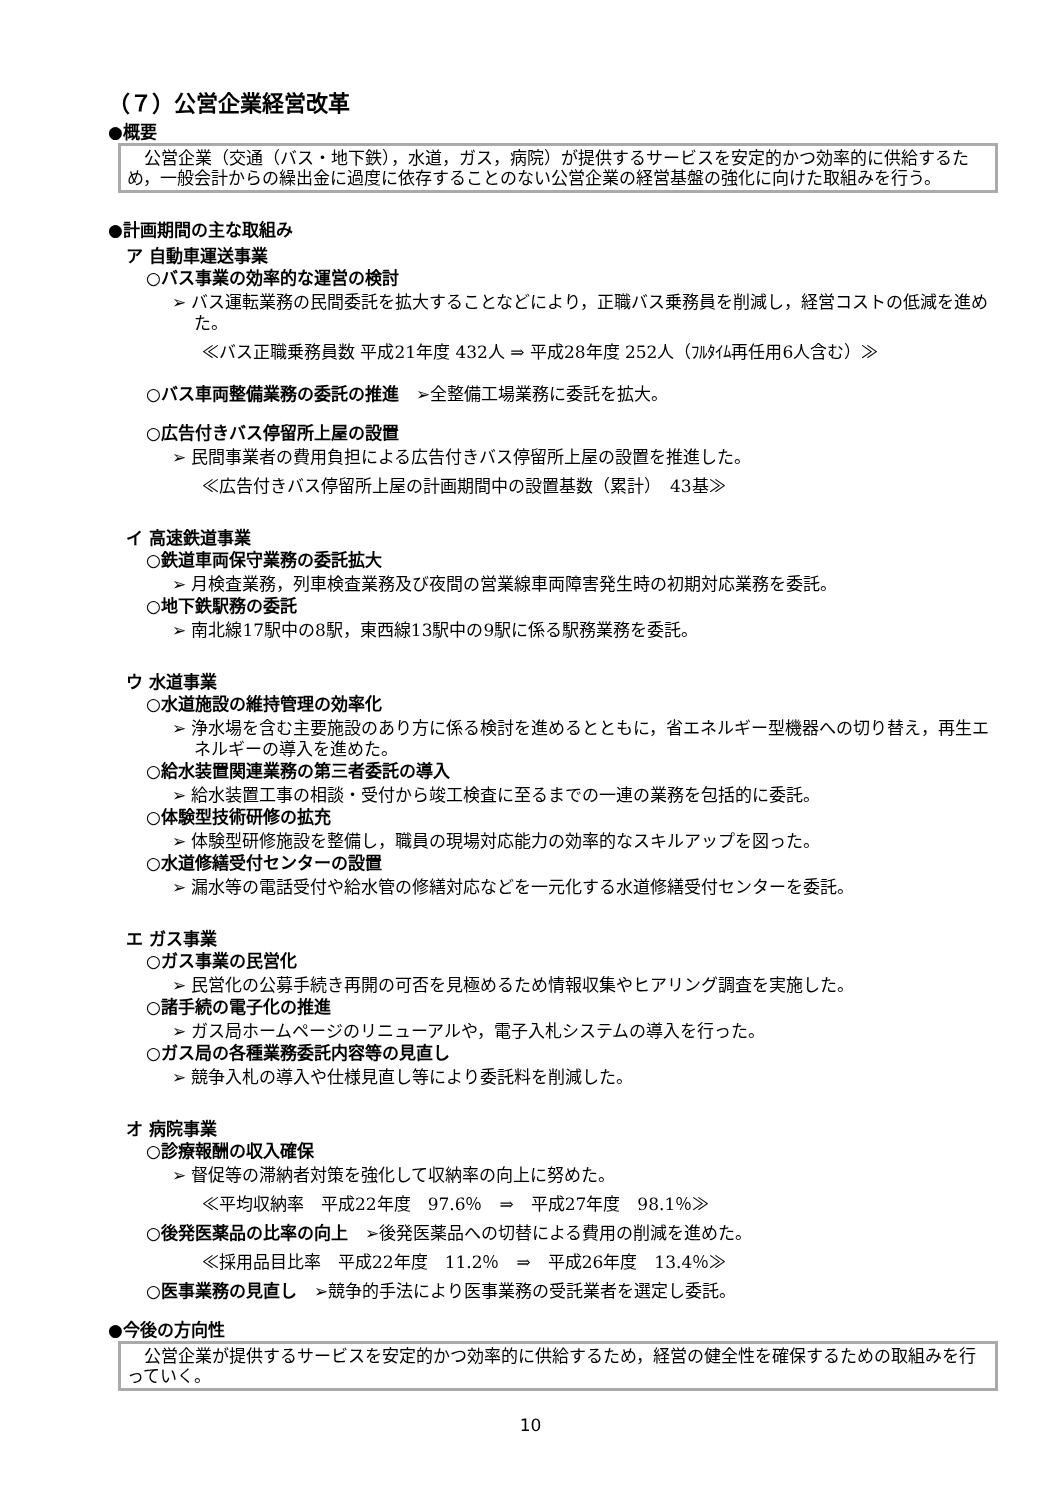（７）公営企業経営改革
●概要
　公営企業（交通（バス・地下鉄），水道，ガス，病院）が提供するサービスを安定的かつ効率的に供給するため，一般会計からの繰出金に過度に依存することのない公営企業の経営基盤の強化に向けた取組みを行う。
●計画期間の主な取組み
ア 自動車運送事業
○バス事業の効率的な運営の検討
➢ バス運転業務の民間委託を拡大することなどにより，正職バス乗務員を削減し，経営コストの低減を進めた。
≪バス正職乗務員数 平成21年度 432人 ⇒ 平成28年度 252人（ﾌﾙﾀｲﾑ再任用6人含む）≫
○バス車両整備業務の委託の推進　➢全整備工場業務に委託を拡大。
○広告付きバス停留所上屋の設置
➢ 民間事業者の費用負担による広告付きバス停留所上屋の設置を推進した。
≪広告付きバス停留所上屋の計画期間中の設置基数（累計）　43基≫
イ 高速鉄道事業
○鉄道車両保守業務の委託拡大
➢ 月検査業務，列車検査業務及び夜間の営業線車両障害発生時の初期対応業務を委託。
○地下鉄駅務の委託
➢ 南北線17駅中の8駅，東西線13駅中の9駅に係る駅務業務を委託。
ウ 水道事業
○水道施設の維持管理の効率化
➢ 浄水場を含む主要施設のあり方に係る検討を進めるとともに，省エネルギー型機器への切り替え，再生エネルギーの導入を進めた。
○給水装置関連業務の第三者委託の導入
➢ 給水装置工事の相談・受付から竣工検査に至るまでの一連の業務を包括的に委託。
○体験型技術研修の拡充
➢ 体験型研修施設を整備し，職員の現場対応能力の効率的なスキルアップを図った。
○水道修繕受付センターの設置
➢ 漏水等の電話受付や給水管の修繕対応などを一元化する水道修繕受付センターを委託。
エ ガス事業
○ガス事業の民営化
➢ 民営化の公募手続き再開の可否を見極めるため情報収集やヒアリング調査を実施した。
○諸手続の電子化の推進
➢ ガス局ホームページのリニューアルや，電子入札システムの導入を行った。
○ガス局の各種業務委託内容等の見直し
➢ 競争入札の導入や仕様見直し等により委託料を削減した。
オ 病院事業
○診療報酬の収入確保
➢ 督促等の滞納者対策を強化して収納率の向上に努めた。
≪平均収納率　平成22年度　97.6％　⇒　平成27年度　98.1％≫
○後発医薬品の比率の向上　➢後発医薬品への切替による費用の削減を進めた。
≪採用品目比率　平成22年度　11.2％　⇒　平成26年度　13.4％≫
○医事業務の見直し　➢競争的手法により医事業務の受託業者を選定し委託。
●今後の方向性
　公営企業が提供するサービスを安定的かつ効率的に供給するため，経営の健全性を確保するための取組みを行っていく。
10